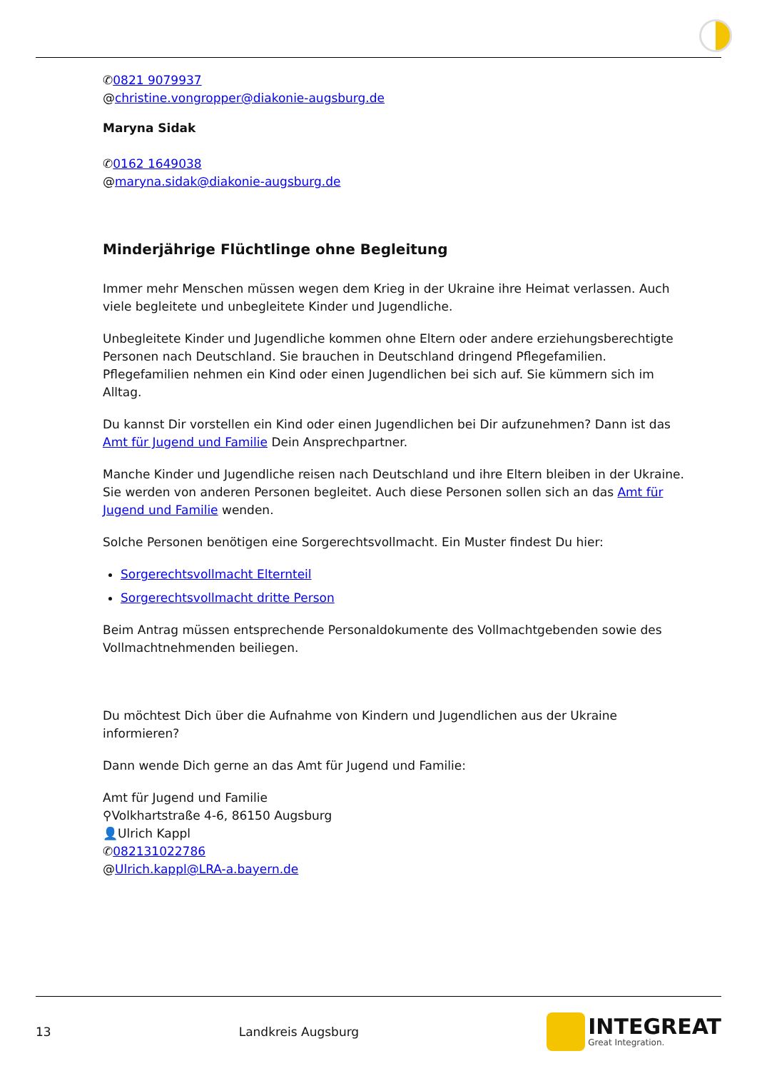✆0821 9079937
@christine.vongropper@diakonie-augsburg.de
Maryna Sidak
✆0162 1649038
@maryna.sidak@diakonie-augsburg.de
Minderjährige Flüchtlinge ohne Begleitung
Immer mehr Menschen müssen wegen dem Krieg in der Ukraine ihre Heimat verlassen. Auch viele begleitete und unbegleitete Kinder und Jugendliche.
Unbegleitete Kinder und Jugendliche kommen ohne Eltern oder andere erziehungsberechtigte Personen nach Deutschland. Sie brauchen in Deutschland dringend Pflegefamilien. Pflegefamilien nehmen ein Kind oder einen Jugendlichen bei sich auf. Sie kümmern sich im Alltag.
Du kannst Dir vorstellen ein Kind oder einen Jugendlichen bei Dir aufzunehmen? Dann ist das Amt für Jugend und Familie Dein Ansprechpartner.
Manche Kinder und Jugendliche reisen nach Deutschland und ihre Eltern bleiben in der Ukraine. Sie werden von anderen Personen begleitet. Auch diese Personen sollen sich an das Amt für Jugend und Familie wenden.
Solche Personen benötigen eine Sorgerechtsvollmacht. Ein Muster findest Du hier:
Sorgerechtsvollmacht Elternteil
Sorgerechtsvollmacht dritte Person
Beim Antrag müssen entsprechende Personaldokumente des Vollmachtgebenden sowie des Vollmachtnehmenden beiliegen.
Du möchtest Dich über die Aufnahme von Kindern und Jugendlichen aus der Ukraine informieren?
Dann wende Dich gerne an das Amt für Jugend und Familie:
Amt für Jugend und Familie
⚲Volkhartstraße 4-6, 86150 Augsburg
👤Ulrich Kappl
✆082131022786
@Ulrich.kappl@LRA-a.bayern.de
13 Landkreis Augsburg
INTEGREAT
Great Integration.